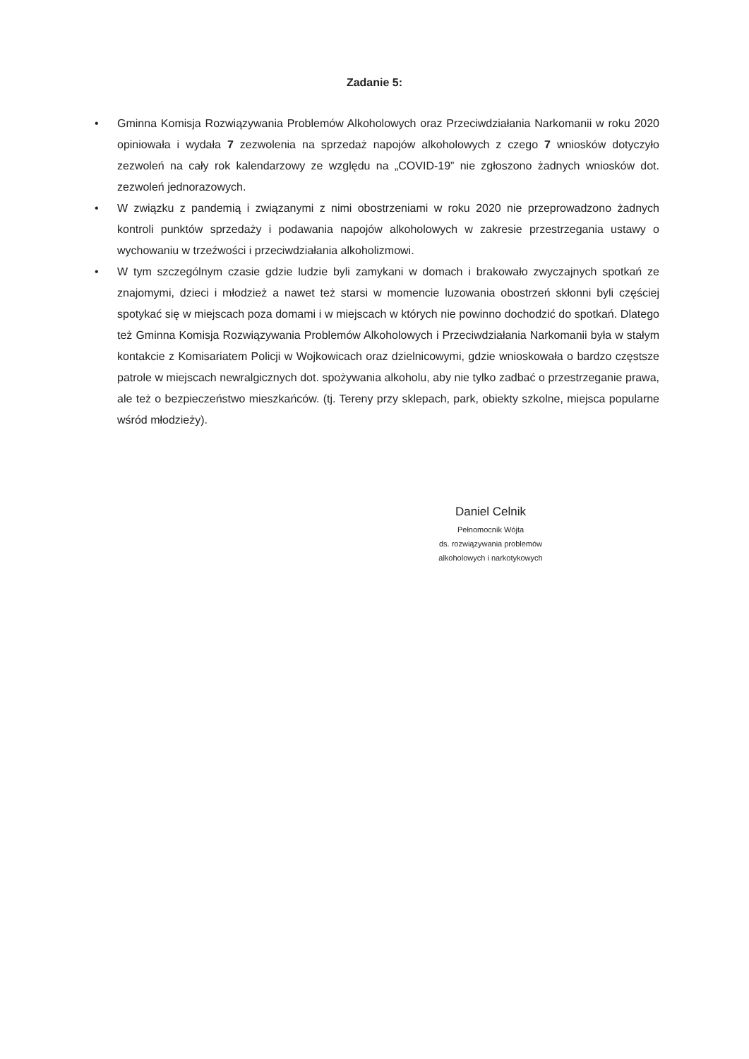Zadanie 5:
• Gminna Komisja Rozwiązywania Problemów Alkoholowych oraz Przeciwdziałania Narkomanii w roku 2020 opiniowała i wydała 7 zezwolenia na sprzedaż napojów alkoholowych z czego 7 wniosków dotyczyło zezwoleń na cały rok kalendarzowy ze względu na „COVID-19” nie zgłoszono żadnych wniosków dot. zezwoleń jednorazowych.
• W związku z pandemią i związanymi z nimi obostrzeniami w roku 2020 nie przeprowadzono żadnych kontroli punktów sprzedaży i podawania napojów alkoholowych w zakresie przestrzegania ustawy o wychowaniu w trzeźwości i przeciwdziałania alkoholizmowi.
• W tym szczególnym czasie gdzie ludzie byli zamykani w domach i brakowało zwyczajnych spotkań ze znajomymi, dzieci i młodzież a nawet też starsi w momencie luzowania obostrzeń skłonni byli częściej spotykać się w miejscach poza domami i w miejscach w których nie powinno dochodzić do spotkań. Dlatego też Gminna Komisja Rozwiązywania Problemów Alkoholowych i Przeciwdziałania Narkomanii była w stałym kontakcie z Komisariatem Policji w Wojkowicach oraz dzielnicowymi, gdzie wnioskowała o bardzo częstsze patrole w miejscach newralgicznych dot. spożywania alkoholu, aby nie tylko zadbać o przestrzeganie prawa, ale też o bezpieczeństwo mieszkańców. (tj. Tereny przy sklepach, park, obiekty szkolne, miejsca popularne wśród młodzieży).
Daniel Celnik
Pełnomocnik Wójta
ds. rozwiązywania problemów
alkoholowych i narkotykowych